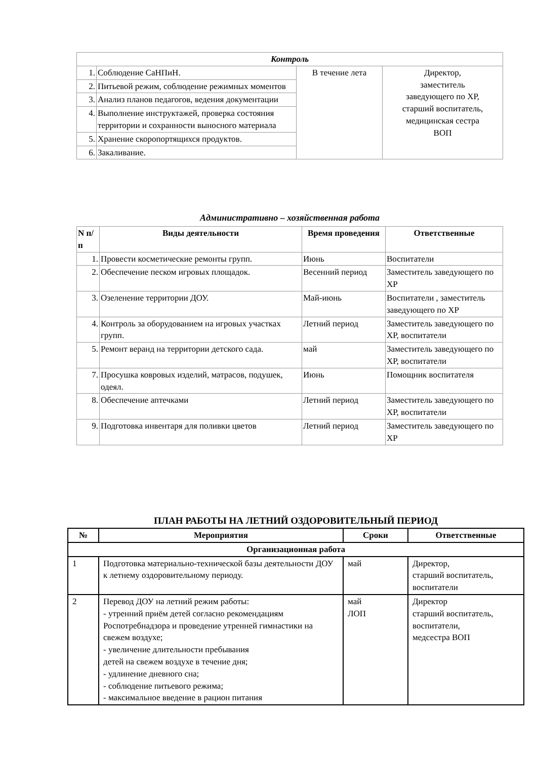| Контроль | | | |
| 1. | Соблюдение СаНПиН. | В течение лета | Директор, заместитель заведующего по ХР, старший воспитатель, медицинская сестра ВОП |
| 2. | Питьевой режим, соблюдение режимных моментов | | |
| 3. | Анализ планов педагогов, ведения документации | | |
| 4. | Выполнение инструктажей, проверка состояния территории и сохранности выносного материала | | |
| 5. | Хранение скоропортящихся продуктов. | | |
| 6. | Закаливание. | | |
Административно – хозяйственная работа
| N п/п | Виды деятельности | Время проведения | Ответственные |
| --- | --- | --- | --- |
| 1. | Провести косметические ремонты групп. | Июнь | Воспитатели |
| 2. | Обеспечение песком игровых площадок. | Весенний период | Заместитель заведующего по ХР |
| 3. | Озеленение территории ДОУ. | Май-июнь | Воспитатели , заместитель заведующего по ХР |
| 4. | Контроль за оборудованием на игровых участках групп. | Летний период | Заместитель заведующего по ХР, воспитатели |
| 5. | Ремонт веранд на территории детского сада. | май | Заместитель заведующего по ХР, воспитатели |
| 7. | Просушка ковровых изделий, матрасов, подушек, одеял. | Июнь | Помощник воспитателя |
| 8. | Обеспечение аптечками | Летний период | Заместитель заведующего по ХР, воспитатели |
| 9. | Подготовка инвентаря для поливки цветов | Летний период | Заместитель заведующего по ХР |
ПЛАН РАБОТЫ НА ЛЕТНИЙ ОЗДОРОВИТЕЛЬНЫЙ ПЕРИОД
| № | Мероприятия | Сроки | Ответственные |
| --- | --- | --- | --- |
| Организационная работа | | | |
| 1 | Подготовка материально-технической базы деятельности ДОУ к летнему оздоровительному периоду. | май | Директор, старший воспитатель, воспитатели |
| 2 | Перевод ДОУ на летний режим работы: - утренний приём детей согласно рекомендациям Роспотребнадзора и проведение утренней гимнастики на свежем воздухе; - увеличение длительности пребывания детей на свежем воздухе в течение дня; - удлинение дневного сна; - соблюдение питьевого режима; - максимальное введение в рацион питания | май ЛОП | Директор старший воспитатель, воспитатели, медсестра ВОП |